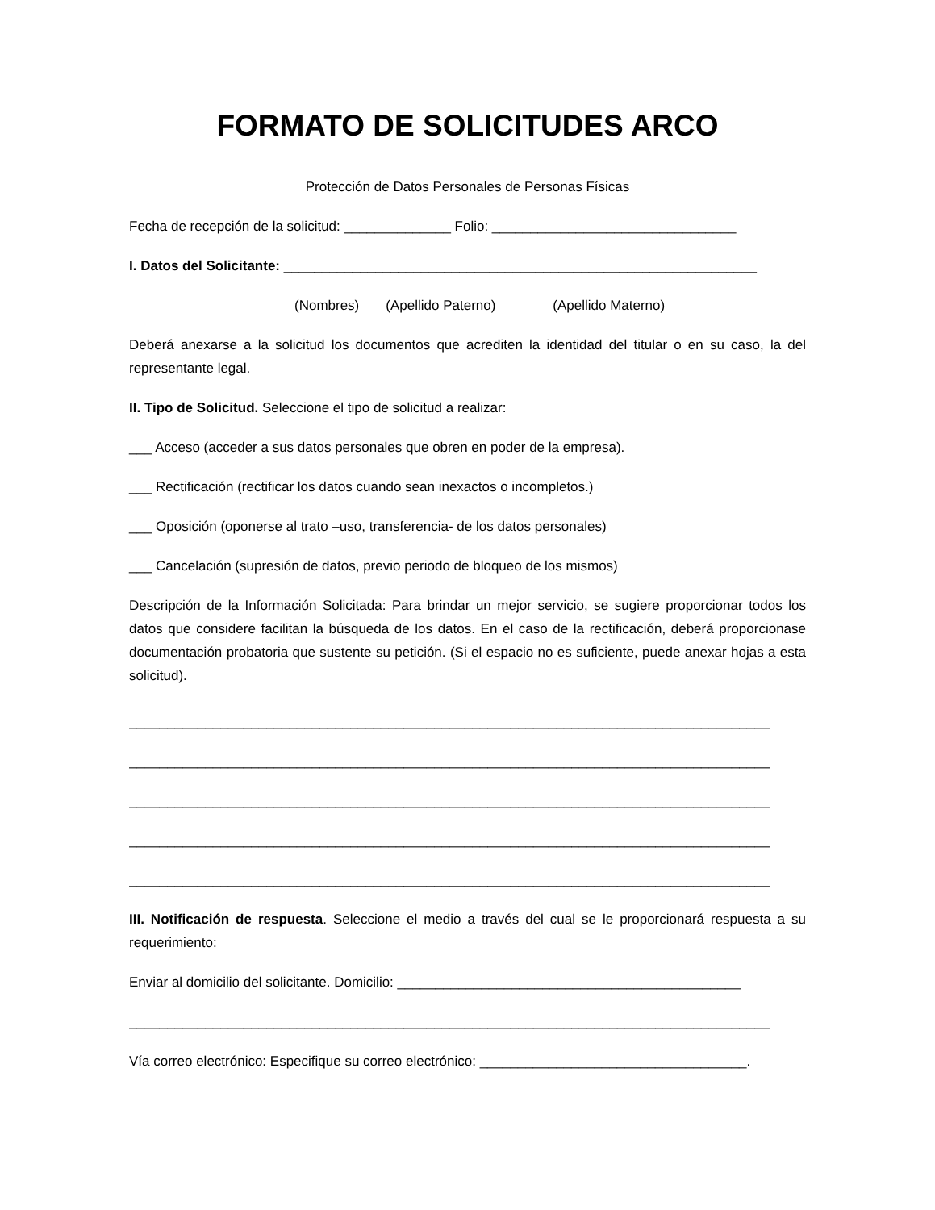FORMATO DE SOLICITUDES ARCO
Protección de Datos Personales de Personas Físicas
Fecha de recepción de la solicitud: ______________ Folio: ________________________________
I. Datos del Solicitante: ______________________________________________________________
(Nombres) (Apellido Paterno) (Apellido Materno)
Deberá anexarse a la solicitud los documentos que acrediten la identidad del titular o en su caso, la del representante legal.
II. Tipo de Solicitud. Seleccione el tipo de solicitud a realizar:
___ Acceso (acceder a sus datos personales que obren en poder de la empresa).
___ Rectificación (rectificar los datos cuando sean inexactos o incompletos.)
___ Oposición (oponerse al trato –uso, transferencia- de los datos personales)
___ Cancelación (supresión de datos, previo periodo de bloqueo de los mismos)
Descripción de la Información Solicitada: Para brindar un mejor servicio, se sugiere proporcionar todos los datos que considere facilitan la búsqueda de los datos. En el caso de la rectificación, deberá proporcionase documentación probatoria que sustente su petición. (Si el espacio no es suficiente, puede anexar hojas a esta solicitud).
____________________________________________________________________________________
____________________________________________________________________________________
____________________________________________________________________________________
____________________________________________________________________________________
____________________________________________________________________________________
III. Notificación de respuesta. Seleccione el medio a través del cual se le proporcionará respuesta a su requerimiento:
Enviar al domicilio del solicitante. Domicilio: _____________________________________________
____________________________________________________________________________________
Vía correo electrónico: Especifique su correo electrónico: ___________________________________.